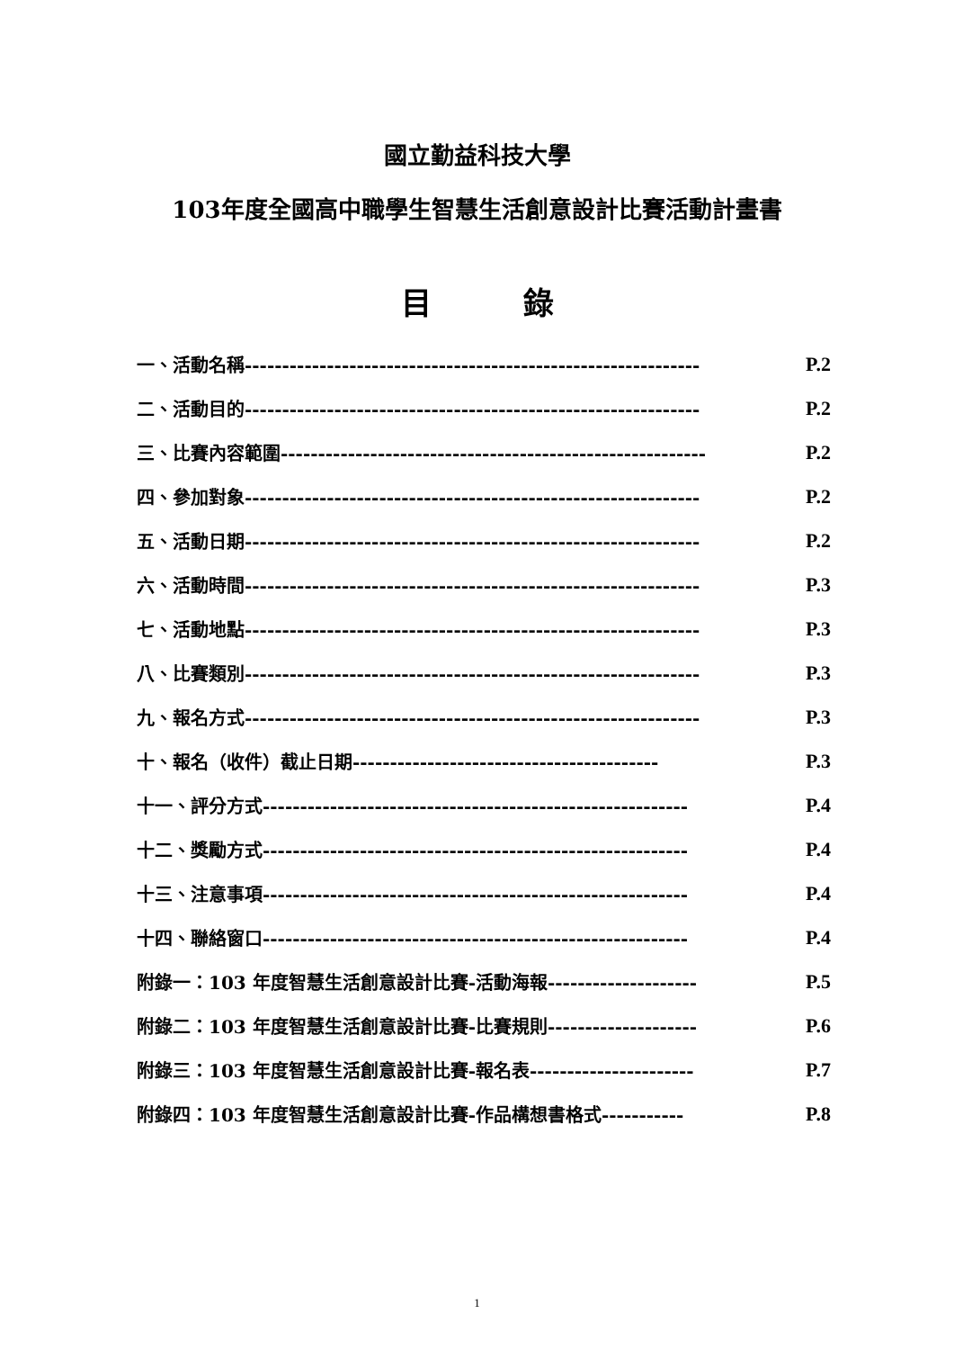國立勤益科技大學
103年度全國高中職學生智慧生活創意設計比賽活動計畫書
目　　　錄
一、活動名稱------------------------------------------------------------- P.2
二、活動目的------------------------------------------------------------- P.2
三、比賽內容範圍--------------------------------------------------------- P.2
四、參加對象------------------------------------------------------------- P.2
五、活動日期------------------------------------------------------------- P.2
六、活動時間------------------------------------------------------------- P.3
七、活動地點------------------------------------------------------------- P.3
八、比賽類別------------------------------------------------------------- P.3
九、報名方式------------------------------------------------------------- P.3
十、報名（收件）截止日期----------------------------------------- P.3
十一、評分方式--------------------------------------------------------- P.4
十二、獎勵方式--------------------------------------------------------- P.4
十三、注意事項--------------------------------------------------------- P.4
十四、聯絡窗口--------------------------------------------------------- P.4
附錄一：103 年度智慧生活創意設計比賽-活動海報-------------------- P.5
附錄二：103 年度智慧生活創意設計比賽-比賽規則-------------------- P.6
附錄三：103 年度智慧生活創意設計比賽-報名表---------------------- P.7
附錄四：103 年度智慧生活創意設計比賽-作品構想書格式----------- P.8
1